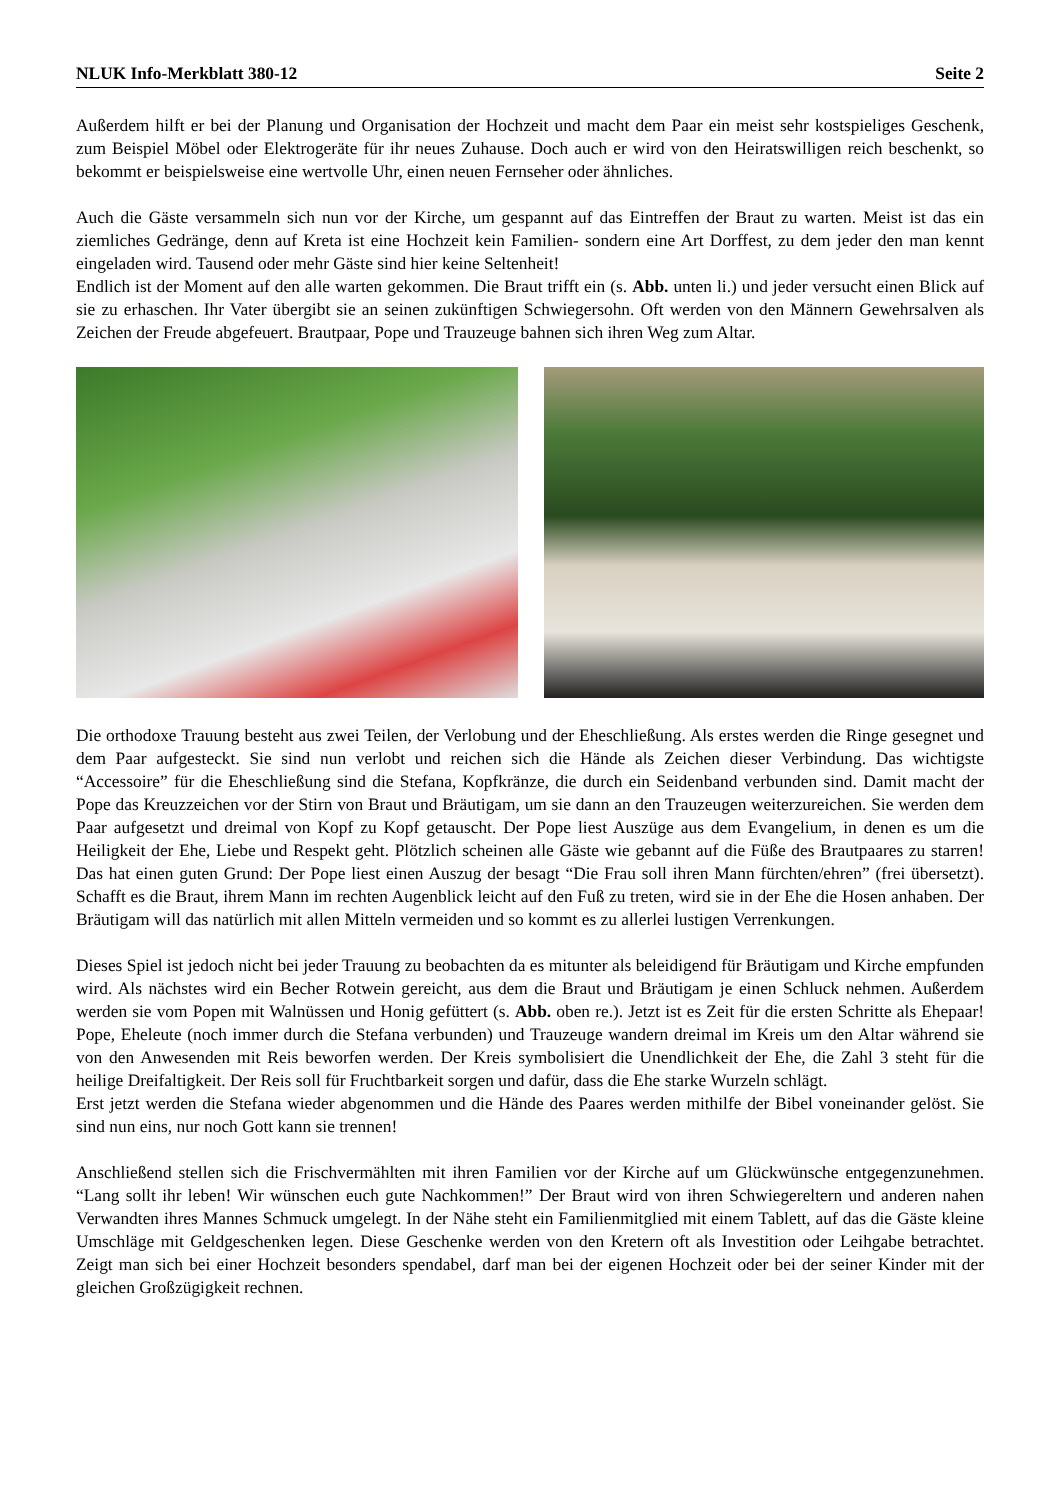NLUK Info-Merkblatt 380-12 Seite 2
Außerdem hilft er bei der Planung und Organisation der Hochzeit und macht dem Paar ein meist sehr kostspieliges Geschenk, zum Beispiel Möbel oder Elektrogeräte für ihr neues Zuhause. Doch auch er wird von den Heiratswilligen reich beschenkt, so bekommt er beispielsweise eine wertvolle Uhr, einen neuen Fernseher oder ähnliches.
Auch die Gäste versammeln sich nun vor der Kirche, um gespannt auf das Eintreffen der Braut zu warten. Meist ist das ein ziemliches Gedränge, denn auf Kreta ist eine Hochzeit kein Familien- sondern eine Art Dorffest, zu dem jeder den man kennt eingeladen wird. Tausend oder mehr Gäste sind hier keine Seltenheit!
Endlich ist der Moment auf den alle warten gekommen. Die Braut trifft ein (s. Abb. unten li.) und jeder versucht einen Blick auf sie zu erhaschen. Ihr Vater übergibt sie an seinen zukünftigen Schwiegersohn. Oft werden von den Männern Gewehrsalven als Zeichen der Freude abgefeuert. Brautpaar, Pope und Trauzeuge bahnen sich ihren Weg zum Altar.
Die orthodoxe Trauung besteht aus zwei Teilen, der Verlobung und der Eheschließung. Als erstes werden die Ringe gesegnet und dem Paar aufgesteckt. Sie sind nun verlobt und reichen sich die Hände als Zeichen dieser Verbindung. Das wichtigste “Accessoire” für die Eheschließung sind die Stefana, Kopfkränze, die durch ein Seidenband verbunden sind. Damit macht der Pope das Kreuzzeichen vor der Stirn von Braut und Bräutigam, um sie dann an den Trauzeugen weiterzureichen. Sie werden dem Paar aufgesetzt und dreimal von Kopf zu Kopf getauscht. Der Pope liest Auszüge aus dem Evangelium, in denen es um die Heiligkeit der Ehe, Liebe und Respekt geht. Plötzlich scheinen alle Gäste wie gebannt auf die Füße des Brautpaares zu starren! Das hat einen guten Grund: Der Pope liest einen Auszug der besagt “Die Frau soll ihren Mann fürchten/ehren” (frei übersetzt). Schafft es die Braut, ihrem Mann im rechten Augenblick leicht auf den Fuß zu treten, wird sie in der Ehe die Hosen anhaben. Der Bräutigam will das natürlich mit allen Mitteln vermeiden und so kommt es zu allerlei lustigen Verrenkungen.
Dieses Spiel ist jedoch nicht bei jeder Trauung zu beobachten da es mitunter als beleidigend für Bräutigam und Kirche empfunden wird. Als nächstes wird ein Becher Rotwein gereicht, aus dem die Braut und Bräutigam je einen Schluck nehmen. Außerdem werden sie vom Popen mit Walnüssen und Honig gefüttert (s. Abb. oben re.). Jetzt ist es Zeit für die ersten Schritte als Ehepaar! Pope, Eheleute (noch immer durch die Stefana verbunden) und Trauzeuge wandern dreimal im Kreis um den Altar während sie von den Anwesenden mit Reis beworfen werden. Der Kreis symbolisiert die Unendlichkeit der Ehe, die Zahl 3 steht für die heilige Dreifaltigkeit. Der Reis soll für Fruchtbarkeit sorgen und dafür, dass die Ehe starke Wurzeln schlägt.
Erst jetzt werden die Stefana wieder abgenommen und die Hände des Paares werden mithilfe der Bibel voneinander gelöst. Sie sind nun eins, nur noch Gott kann sie trennen!
Anschließend stellen sich die Frischvermählten mit ihren Familien vor der Kirche auf um Glückwünsche entgegenzunehmen. “Lang sollt ihr leben! Wir wünschen euch gute Nachkommen!” Der Braut wird von ihren Schwiegereltern und anderen nahen Verwandten ihres Mannes Schmuck umgelegt. In der Nähe steht ein Familienmitglied mit einem Tablett, auf das die Gäste kleine Umschläge mit Geldgeschenken legen. Diese Geschenke werden von den Kretern oft als Investition oder Leihgabe betrachtet. Zeigt man sich bei einer Hochzeit besonders spendabel, darf man bei der eigenen Hochzeit oder bei der seiner Kinder mit der gleichen Großzügigkeit rechnen.